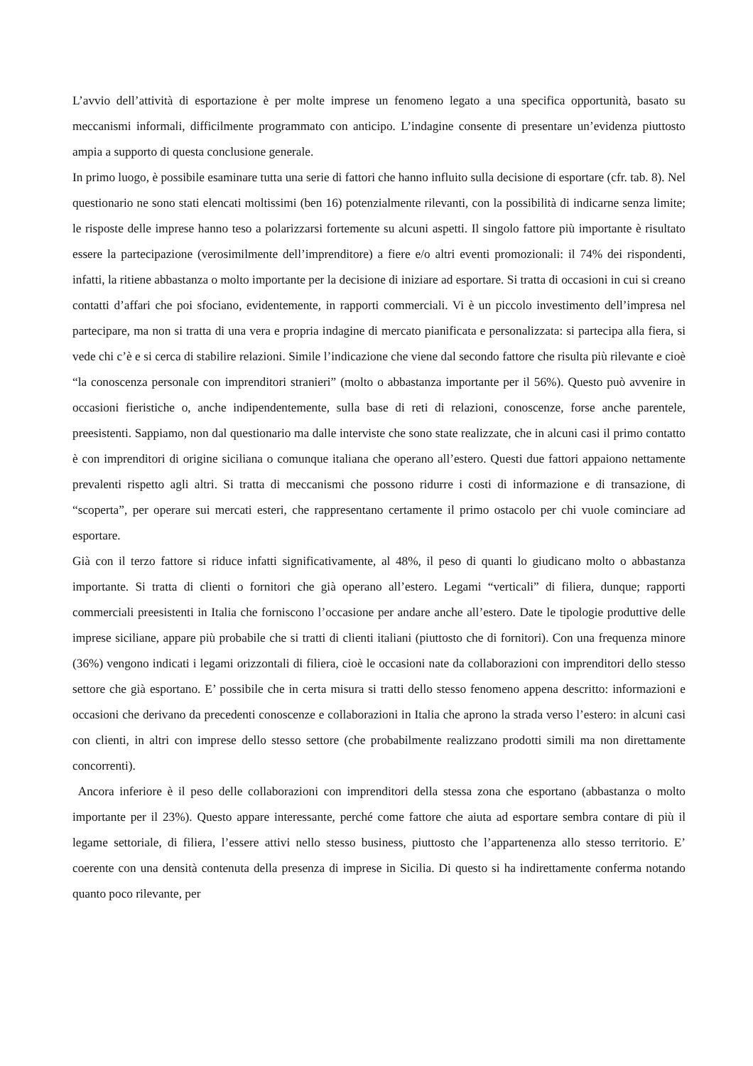L’avvio dell’attività di esportazione è per molte imprese un fenomeno legato a una specifica opportunità, basato su meccanismi informali, difficilmente programmato con anticipo. L’indagine consente di presentare un’evidenza piuttosto ampia a supporto di questa conclusione generale.
In primo luogo, è possibile esaminare tutta una serie di fattori che hanno influito sulla decisione di esportare (cfr. tab. 8). Nel questionario ne sono stati elencati moltissimi (ben 16) potenzialmente rilevanti, con la possibilità di indicarne senza limite; le risposte delle imprese hanno teso a polarizzarsi fortemente su alcuni aspetti. Il singolo fattore più importante è risultato essere la partecipazione (verosimilmente dell’imprenditore) a fiere e/o altri eventi promozionali: il 74% dei rispondenti, infatti, la ritiene abbastanza o molto importante per la decisione di iniziare ad esportare. Si tratta di occasioni in cui si creano contatti d’affari che poi sfociano, evidentemente, in rapporti commerciali. Vi è un piccolo investimento dell’impresa nel partecipare, ma non si tratta di una vera e propria indagine di mercato pianificata e personalizzata: si partecipa alla fiera, si vede chi c’è e si cerca di stabilire relazioni. Simile l’indicazione che viene dal secondo fattore che risulta più rilevante e cioè “la conoscenza personale con imprenditori stranieri” (molto o abbastanza importante per il 56%). Questo può avvenire in occasioni fieristiche o, anche indipendentemente, sulla base di reti di relazioni, conoscenze, forse anche parentele, preesistenti. Sappiamo, non dal questionario ma dalle interviste che sono state realizzate, che in alcuni casi il primo contatto è con imprenditori di origine siciliana o comunque italiana che operano all’estero. Questi due fattori appaiono nettamente prevalenti rispetto agli altri. Si tratta di meccanismi che possono ridurre i costi di informazione e di transazione, di “scoperta”, per operare sui mercati esteri, che rappresentano certamente il primo ostacolo per chi vuole cominciare ad esportare.
Già con il terzo fattore si riduce infatti significativamente, al 48%, il peso di quanti lo giudicano molto o abbastanza importante. Si tratta di clienti o fornitori che già operano all’estero. Legami “verticali” di filiera, dunque; rapporti commerciali preesistenti in Italia che forniscono l’occasione per andare anche all’estero. Date le tipologie produttive delle imprese siciliane, appare più probabile che si tratti di clienti italiani (piuttosto che di fornitori). Con una frequenza minore (36%) vengono indicati i legami orizzontali di filiera, cioè le occasioni nate da collaborazioni con imprenditori dello stesso settore che già esportano. E’ possibile che in certa misura si tratti dello stesso fenomeno appena descritto: informazioni e occasioni che derivano da precedenti conoscenze e collaborazioni in Italia che aprono la strada verso l’estero: in alcuni casi con clienti, in altri con imprese dello stesso settore (che probabilmente realizzano prodotti simili ma non direttamente concorrenti).
Ancora inferiore è il peso delle collaborazioni con imprenditori della stessa zona che esportano (abbastanza o molto importante per il 23%). Questo appare interessante, perché come fattore che aiuta ad esportare sembra contare di più il legame settoriale, di filiera, l’essere attivi nello stesso business, piuttosto che l’appartenenza allo stesso territorio. E’ coerente con una densità contenuta della presenza di imprese in Sicilia. Di questo si ha indirettamente conferma notando quanto poco rilevante, per